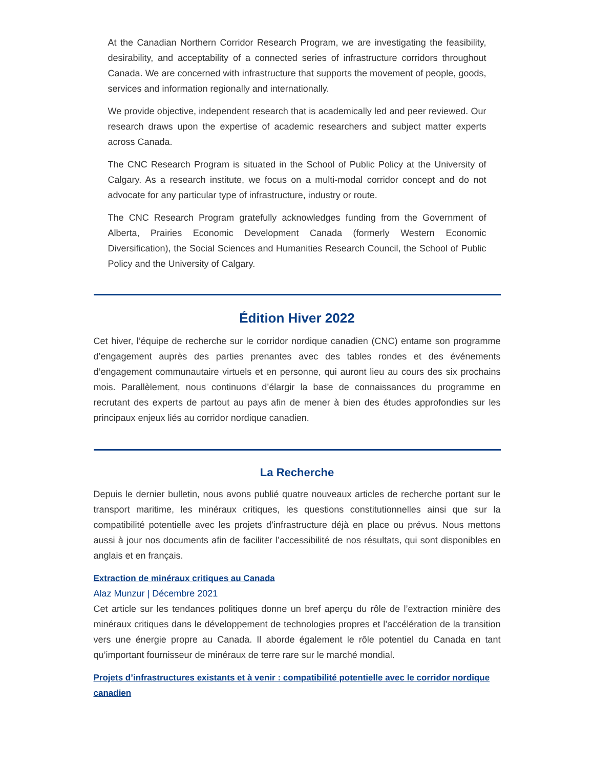At the Canadian Northern Corridor Research Program, we are investigating the feasibility, desirability, and acceptability of a connected series of infrastructure corridors throughout Canada. We are concerned with infrastructure that supports the movement of people, goods, services and information regionally and internationally.
We provide objective, independent research that is academically led and peer reviewed. Our research draws upon the expertise of academic researchers and subject matter experts across Canada.
The CNC Research Program is situated in the School of Public Policy at the University of Calgary. As a research institute, we focus on a multi-modal corridor concept and do not advocate for any particular type of infrastructure, industry or route.
The CNC Research Program gratefully acknowledges funding from the Government of Alberta, Prairies Economic Development Canada (formerly Western Economic Diversification), the Social Sciences and Humanities Research Council, the School of Public Policy and the University of Calgary.
Édition Hiver 2022
Cet hiver, l’équipe de recherche sur le corridor nordique canadien (CNC) entame son programme d’engagement auprès des parties prenantes avec des tables rondes et des événements d’engagement communautaire virtuels et en personne, qui auront lieu au cours des six prochains mois. Parallèlement, nous continuons d’élargir la base de connaissances du programme en recrutant des experts de partout au pays afin de mener à bien des études approfondies sur les principaux enjeux liés au corridor nordique canadien.
La Recherche
Depuis le dernier bulletin, nous avons publié quatre nouveaux articles de recherche portant sur le transport maritime, les minéraux critiques, les questions constitutionnelles ainsi que sur la compatibilité potentielle avec les projets d’infrastructure déjà en place ou prévus. Nous mettons aussi à jour nos documents afin de faciliter l’accessibilité de nos résultats, qui sont disponibles en anglais et en français.
Extraction de minéraux critiques au Canada
Alaz Munzur | Décembre 2021
Cet article sur les tendances politiques donne un bref aperçu du rôle de l’extraction minière des minéraux critiques dans le développement de technologies propres et l’accélération de la transition vers une énergie propre au Canada. Il aborde également le rôle potentiel du Canada en tant qu’important fournisseur de minéraux de terre rare sur le marché mondial.
Projets d’infrastructures existants et à venir : compatibilité potentielle avec le corridor nordique canadien